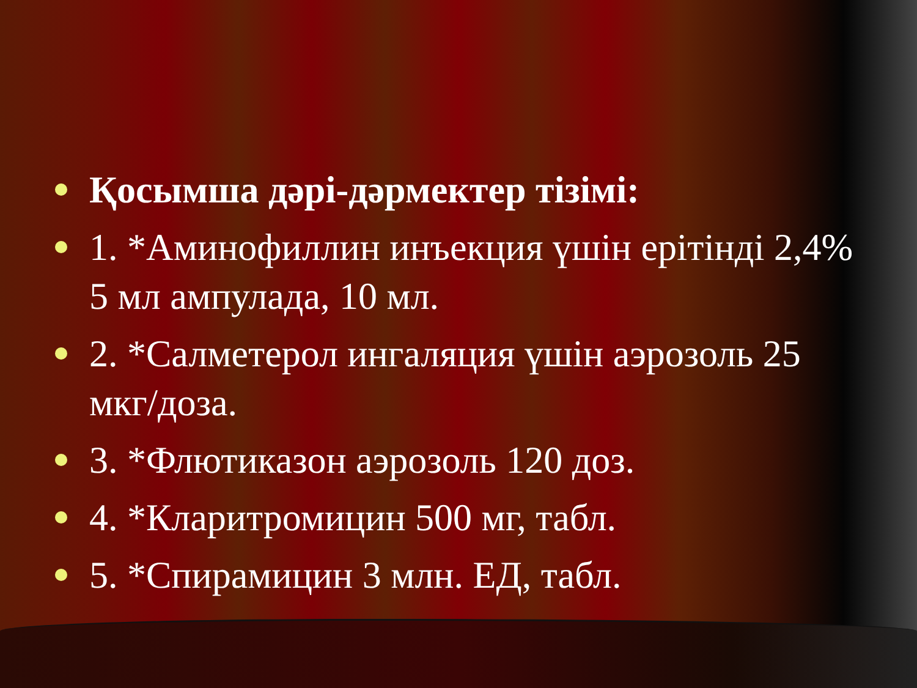Қосымша дәрі-дәрмектер тізімі:
1. *Аминофиллин инъекция үшін ерітінді 2,4% 5 мл ампулада, 10 мл.
2. *Салметерол ингаляция үшін аэрозоль 25 мкг/доза.
3. *Флютиказон аэрозоль 120 доз.
4. *Кларитромицин 500 мг, табл.
5. *Спирамицин 3 млн. ЕД, табл.